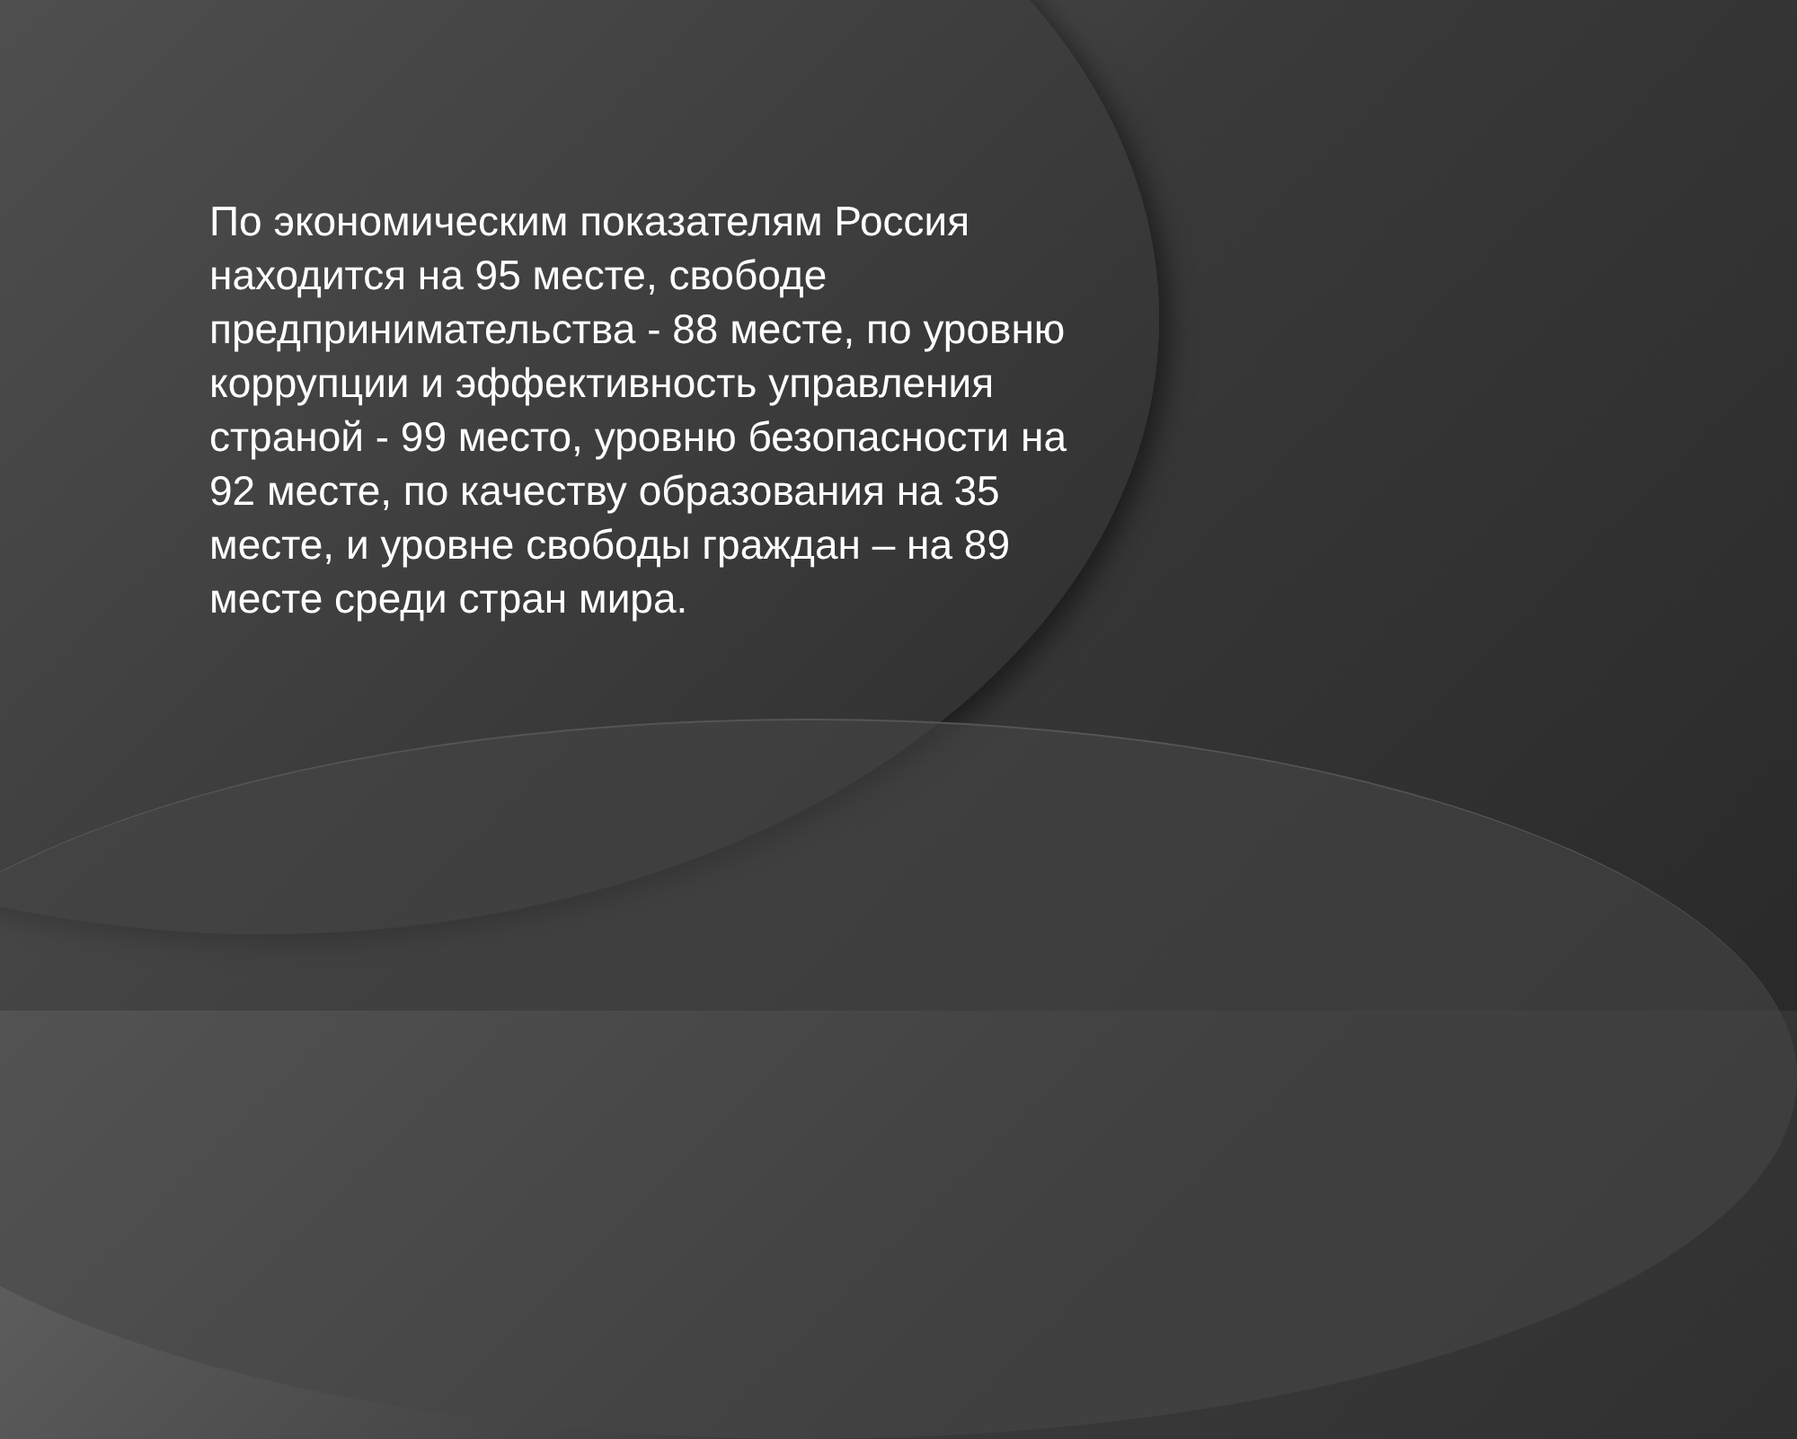По экономическим показателям Россия находится на 95 месте, свободе предпринимательства - 88 месте, по уровню коррупции и эффективность управления страной - 99 место, уровню безопасности на 92 месте, по качеству образования на 35 месте, и уровне свободы граждан – на 89 месте среди стран мира.